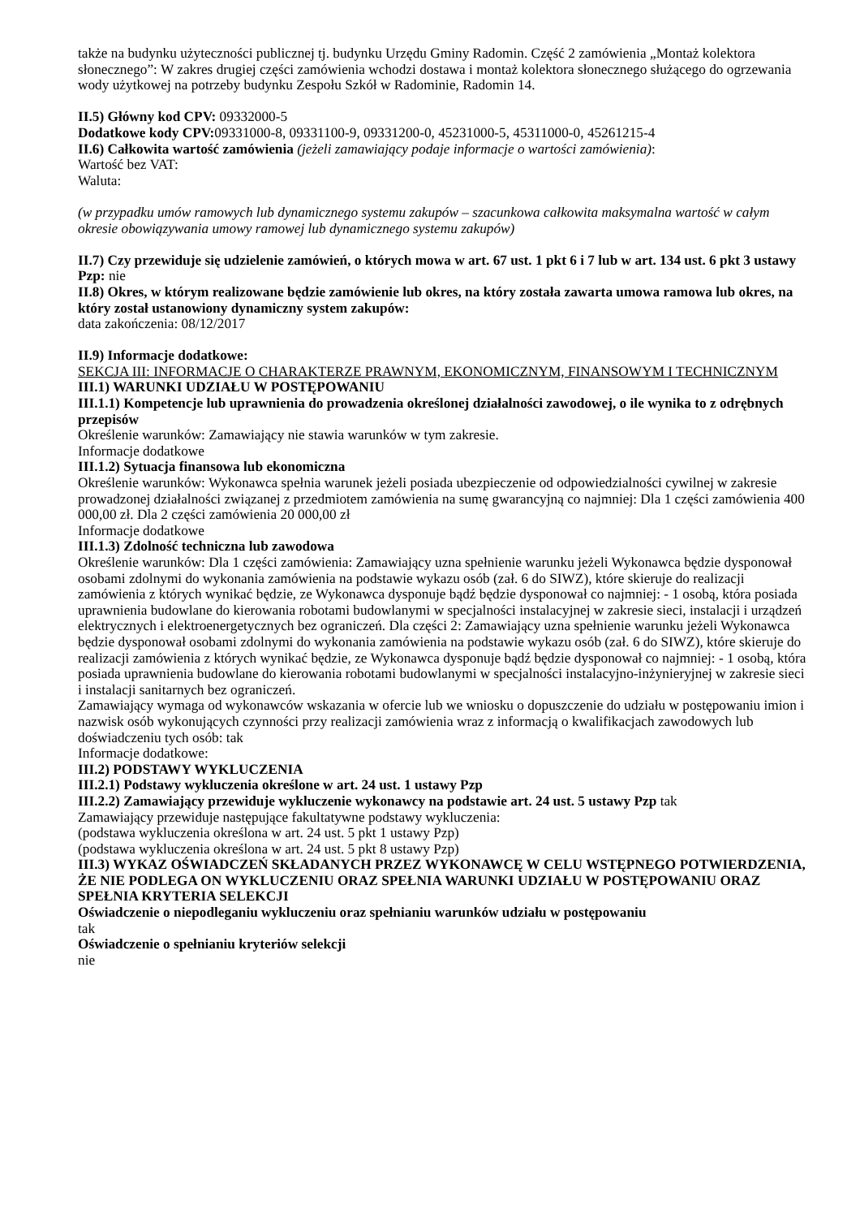także na budynku użyteczności publicznej tj. budynku Urzędu Gminy Radomin. Część 2 zamówienia „Montaż kolektora słonecznego”: W zakres drugiej części zamówienia wchodzi dostawa i montaż kolektora słonecznego służącego do ogrzewania wody użytkowej na potrzeby budynku Zespołu Szkół w Radominie, Radomin 14.
II.5) Główny kod CPV: 09332000-5
Dodatkowe kody CPV: 09331000-8, 09331100-9, 09331200-0, 45231000-5, 45311000-0, 45261215-4
II.6) Całkowita wartość zamówienia (jeżeli zamawiający podaje informacje o wartości zamówienia):
Wartość bez VAT:
Waluta:
(w przypadku umów ramowych lub dynamicznego systemu zakupów – szacunkowa całkowita maksymalna wartość w całym okresie obowiązywania umowy ramowej lub dynamicznego systemu zakupów)
II.7) Czy przewiduje się udzielenie zamówień, o których mowa w art. 67 ust. 1 pkt 6 i 7 lub w art. 134 ust. 6 pkt 3 ustawy Pzp: nie
II.8) Okres, w którym realizowane będzie zamówienie lub okres, na który została zawarta umowa ramowa lub okres, na który został ustanowiony dynamiczny system zakupów:
data zakończenia: 08/12/2017
II.9) Informacje dodatkowe:
SEKCJA III: INFORMACJE O CHARAKTERZE PRAWNYM, EKONOMICZNYM, FINANSOWYM I TECHNICZNYM
III.1) WARUNKI UDZIAŁU W POSTĘPOWANIU
III.1.1) Kompetencje lub uprawnienia do prowadzenia określonej działalności zawodowej, o ile wynika to z odrębnych przepisów
Określenie warunków: Zamawiający nie stawia warunków w tym zakresie.
Informacje dodatkowe
III.1.2) Sytuacja finansowa lub ekonomiczna
Określenie warunków: Wykonawca spełnia warunek jeżeli posiada ubezpieczenie od odpowiedzialności cywilnej w zakresie prowadzonej działalności związanej z przedmiotem zamówienia na sumę gwarancyjną co najmniej: Dla 1 części zamówienia 400 000,00 zł. Dla 2 części zamówienia 20 000,00 zł
Informacje dodatkowe
III.1.3) Zdolność techniczna lub zawodowa
Określenie warunków: Dla 1 części zamówienia: Zamawiający uzna spełnienie warunku jeżeli Wykonawca będzie dysponował osobami zdolnymi do wykonania zamówienia na podstawie wykazu osób (zał. 6 do SIWZ), które skieruje do realizacji zamówienia z których wynikać będzie, ze Wykonawca dysponuje bądź będzie dysponował co najmniej: - 1 osobą, która posiada uprawnienia budowlane do kierowania robotami budowlanymi w specjalności instalacyjnej w zakresie sieci, instalacji i urządzeń elektrycznych i elektroenergetycznych bez ograniczeń. Dla części 2: Zamawiający uzna spełnienie warunku jeżeli Wykonawca będzie dysponował osobami zdolnymi do wykonania zamówienia na podstawie wykazu osób (zał. 6 do SIWZ), które skieruje do realizacji zamówienia z których wynikać będzie, ze Wykonawca dysponuje bądź będzie dysponował co najmniej: - 1 osobą, która posiada uprawnienia budowlane do kierowania robotami budowlanymi w specjalności instalacyjno-inżynieryjnej w zakresie sieci i instalacji sanitarnych bez ograniczeń.
Zamawiający wymaga od wykonawców wskazania w ofercie lub we wniosku o dopuszczenie do udziału w postępowaniu imion i nazwisk osób wykonujących czynności przy realizacji zamówienia wraz z informacją o kwalifikacjach zawodowych lub doświadczeniu tych osób: tak
Informacje dodatkowe:
III.2) PODSTAWY WYKLUCZENIA
III.2.1) Podstawy wykluczenia określone w art. 24 ust. 1 ustawy Pzp
III.2.2) Zamawiający przewiduje wykluczenie wykonawcy na podstawie art. 24 ust. 5 ustawy Pzp tak
Zamawiający przewiduje następujące fakultatywne podstawy wykluczenia:
(podstawa wykluczenia określona w art. 24 ust. 5 pkt 1 ustawy Pzp)
(podstawa wykluczenia określona w art. 24 ust. 5 pkt 8 ustawy Pzp)
III.3) WYKAZ OŚWIADCZEŃ SKŁADANYCH PRZEZ WYKONAWCĘ W CELU WSTĘPNEGO POTWIERDZENIA, ŻE NIE PODLEGA ON WYKLUCZENIU ORAZ SPEŁNIA WARUNKI UDZIAŁU W POSTĘPOWANIU ORAZ SPEŁNIA KRYTERIA SELEKCJI
Oświadczenie o niepodleganiu wykluczeniu oraz spełnianiu warunków udziału w postępowaniu
tak
Oświadczenie o spełnianiu kryteriów selekcji
nie